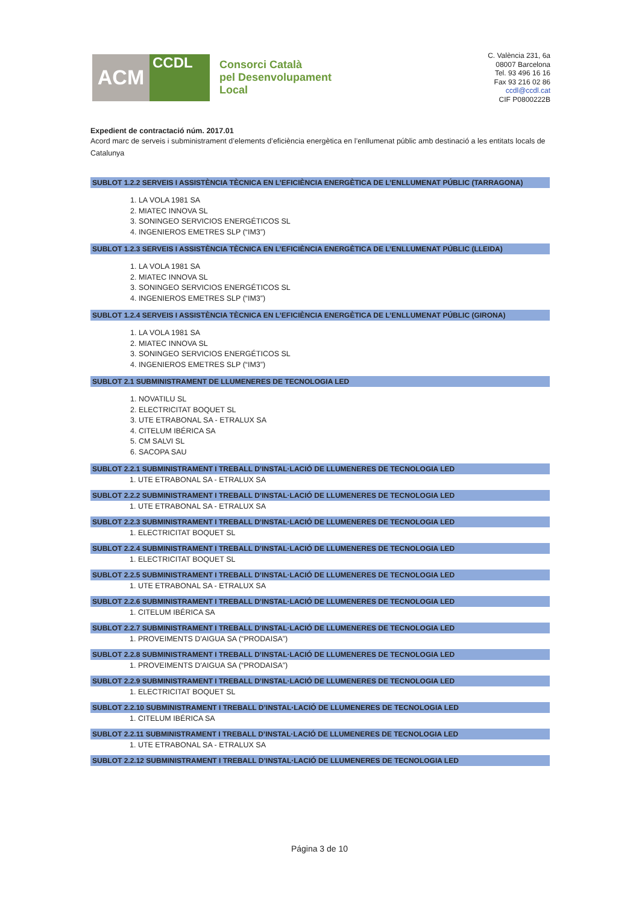ACM
CCDL
Consorci Català
pel Desenvolupament
Local
C. València 231, 6a
08007 Barcelona
Tel. 93 496 16 16
Fax 93 216 02 86
ccdl@ccdl.cat
CIF P0800222B
Expedient de contractació núm. 2017.01
Acord marc de serveis i subministrament d’elements d’eficiència energètica en l’enllumenat públic amb destinació a les entitats locals de Catalunya
SUBLOT 1.2.2 SERVEIS I ASSISTÈNCIA TÈCNICA EN L’EFICIÈNCIA ENERGÈTICA DE L’ENLLUMENAT PÚBLIC (TARRAGONA)
1. LA VOLA 1981 SA
2. MIATEC INNOVA SL
3. SONINGEO SERVICIOS ENERGÉTICOS SL
4. INGENIEROS EMETRES SLP (“IM3”)
SUBLOT 1.2.3 SERVEIS I ASSISTÈNCIA TÈCNICA EN L’EFICIÈNCIA ENERGÈTICA DE L’ENLLUMENAT PÚBLIC (LLEIDA)
1. LA VOLA 1981 SA
2. MIATEC INNOVA SL
3. SONINGEO SERVICIOS ENERGÉTICOS SL
4. INGENIEROS EMETRES SLP (“IM3”)
SUBLOT 1.2.4 SERVEIS I ASSISTÈNCIA TÈCNICA EN L’EFICIÈNCIA ENERGÈTICA DE L’ENLLUMENAT PÚBLIC (GIRONA)
1. LA VOLA 1981 SA
2. MIATEC INNOVA SL
3. SONINGEO SERVICIOS ENERGÉTICOS SL
4. INGENIEROS EMETRES SLP (“IM3”)
SUBLOT 2.1 SUBMINISTRAMENT DE LLUMENERES DE TECNOLOGIA LED
1. NOVATILU SL
2. ELECTRICITAT BOQUET SL
3. UTE ETRABONAL SA - ETRALUX SA
4. CITELUM IBÉRICA SA
5. CM SALVI SL
6. SACOPA SAU
SUBLOT 2.2.1 SUBMINISTRAMENT I TREBALL D’INSTAL·LACIÓ DE LLUMENERES DE TECNOLOGIA LED
1. UTE ETRABONAL SA - ETRALUX SA
SUBLOT 2.2.2 SUBMINISTRAMENT I TREBALL D’INSTAL·LACIÓ DE LLUMENERES DE TECNOLOGIA LED
1. UTE ETRABONAL SA - ETRALUX SA
SUBLOT 2.2.3 SUBMINISTRAMENT I TREBALL D’INSTAL·LACIÓ DE LLUMENERES DE TECNOLOGIA LED
1. ELECTRICITAT BOQUET SL
SUBLOT 2.2.4 SUBMINISTRAMENT I TREBALL D’INSTAL·LACIÓ DE LLUMENERES DE TECNOLOGIA LED
1. ELECTRICITAT BOQUET SL
SUBLOT 2.2.5 SUBMINISTRAMENT I TREBALL D’INSTAL·LACIÓ DE LLUMENERES DE TECNOLOGIA LED
1. UTE ETRABONAL SA - ETRALUX SA
SUBLOT 2.2.6 SUBMINISTRAMENT I TREBALL D’INSTAL·LACIÓ DE LLUMENERES DE TECNOLOGIA LED
1. CITELUM IBÉRICA SA
SUBLOT 2.2.7 SUBMINISTRAMENT I TREBALL D’INSTAL·LACIÓ DE LLUMENERES DE TECNOLOGIA LED
1. PROVEIMENTS D'AIGUA SA (“PRODAISA”)
SUBLOT 2.2.8 SUBMINISTRAMENT I TREBALL D’INSTAL·LACIÓ DE LLUMENERES DE TECNOLOGIA LED
1. PROVEIMENTS D'AIGUA SA (“PRODAISA”)
SUBLOT 2.2.9 SUBMINISTRAMENT I TREBALL D’INSTAL·LACIÓ DE LLUMENERES DE TECNOLOGIA LED
1. ELECTRICITAT BOQUET SL
SUBLOT 2.2.10 SUBMINISTRAMENT I TREBALL D’INSTAL·LACIÓ DE LLUMENERES DE TECNOLOGIA LED
1. CITELUM IBÉRICA SA
SUBLOT 2.2.11 SUBMINISTRAMENT I TREBALL D’INSTAL·LACIÓ DE LLUMENERES DE TECNOLOGIA LED
1. UTE ETRABONAL SA - ETRALUX SA
SUBLOT 2.2.12 SUBMINISTRAMENT I TREBALL D’INSTAL·LACIÓ DE LLUMENERES DE TECNOLOGIA LED
Página 3 de 10